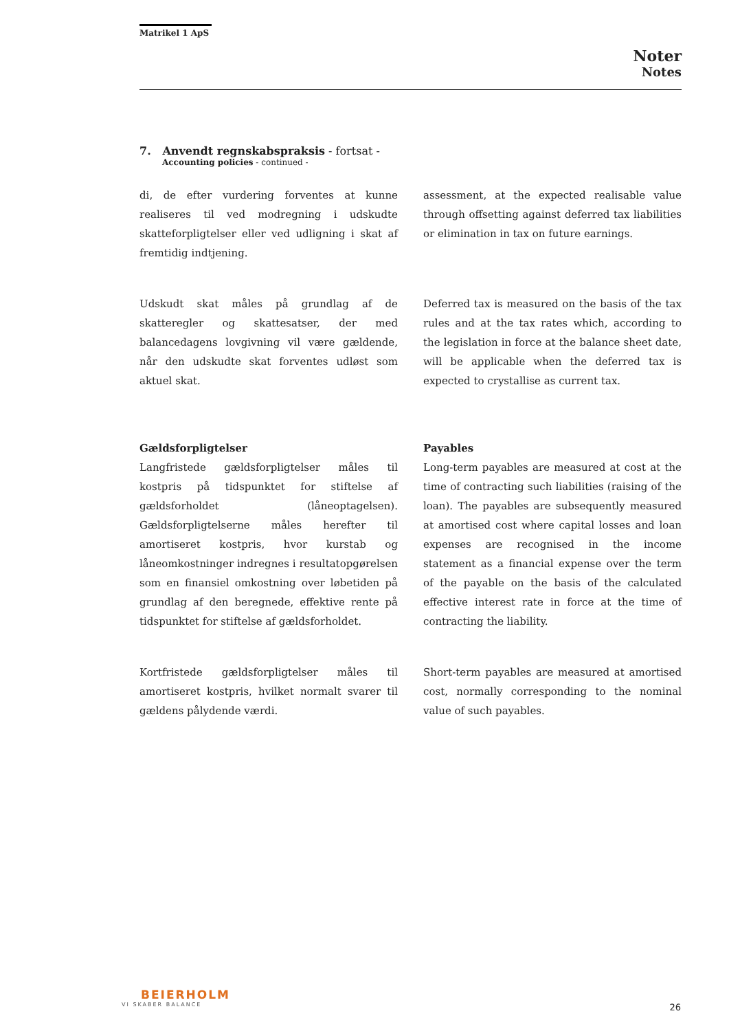Matrikel 1 ApS
Noter
Notes
7. Anvendt regnskabspraksis - fortsat -
Accounting policies - continued -
di, de efter vurdering forventes at kunne realiseres til ved modregning i udskudte skatteforpligtelser eller ved udligning i skat af fremtidig indtjening.
assessment, at the expected realisable value through offsetting against deferred tax liabilities or elimination in tax on future earnings.
Udskudt skat måles på grundlag af de skatteregler og skattesatser, der med balancedagens lovgivning vil være gældende, når den udskudte skat forventes udløst som aktuel skat.
Deferred tax is measured on the basis of the tax rules and at the tax rates which, according to the legislation in force at the balance sheet date, will be applicable when the deferred tax is expected to crystallise as current tax.
Gældsforpligtelser
Langfristede gældsforpligtelser måles til kostpris på tidspunktet for stiftelse af gældsforholdet (låneoptagelsen). Gældsforpligtelserne måles herefter til amortiseret kostpris, hvor kurstab og låneomkostninger indregnes i resultatopgørelsen som en finansiel omkostning over løbetiden på grundlag af den beregnede, effektive rente på tidspunktet for stiftelse af gældsforholdet.
Payables
Long-term payables are measured at cost at the time of contracting such liabilities (raising of the loan). The payables are subsequently measured at amortised cost where capital losses and loan expenses are recognised in the income statement as a financial expense over the term of the payable on the basis of the calculated effective interest rate in force at the time of contracting the liability.
Kortfristede gældsforpligtelser måles til amortiseret kostpris, hvilket normalt svarer til gældens pålydende værdi.
Short-term payables are measured at amortised cost, normally corresponding to the nominal value of such payables.
BEIERHOLM
VI SKABER BALANCE
26